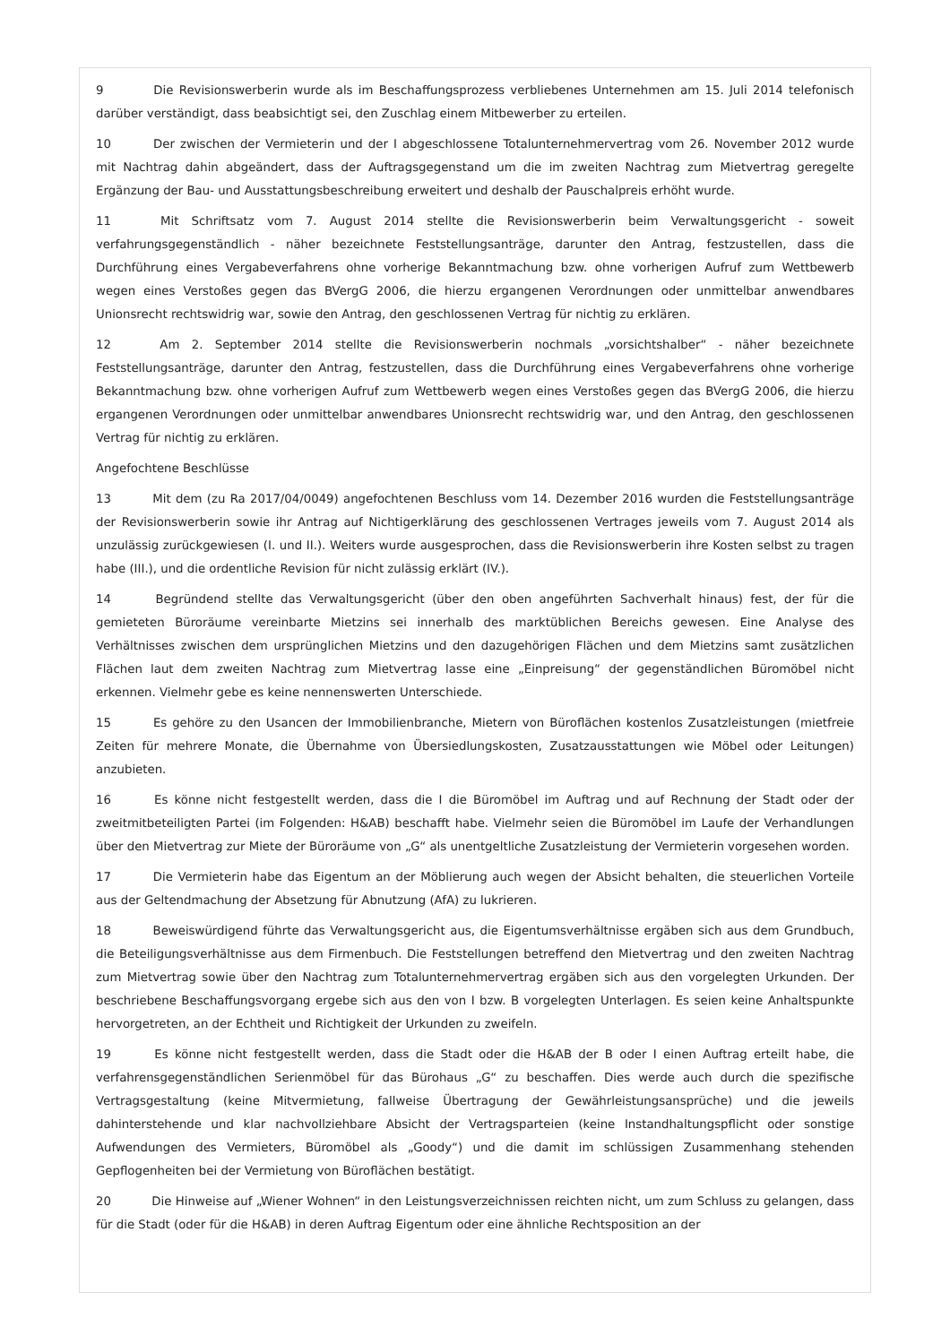9 Die Revisionswerberin wurde als im Beschaffungsprozess verbliebenes Unternehmen am 15. Juli 2014 telefonisch darüber verständigt, dass beabsichtigt sei, den Zuschlag einem Mitbewerber zu erteilen.
10 Der zwischen der Vermieterin und der I abgeschlossene Totalunternehmervertrag vom 26. November 2012 wurde mit Nachtrag dahin abgeändert, dass der Auftragsgegenstand um die im zweiten Nachtrag zum Mietvertrag geregelte Ergänzung der Bau- und Ausstattungsbeschreibung erweitert und deshalb der Pauschalpreis erhöht wurde.
11 Mit Schriftsatz vom 7. August 2014 stellte die Revisionswerberin beim Verwaltungsgericht - soweit verfahrungsgegenständlich - näher bezeichnete Feststellungsanträge, darunter den Antrag, festzustellen, dass die Durchführung eines Vergabeverfahrens ohne vorherige Bekanntmachung bzw. ohne vorherigen Aufruf zum Wettbewerb wegen eines Verstoßes gegen das BVergG 2006, die hierzu ergangenen Verordnungen oder unmittelbar anwendbares Unionsrecht rechtswidrig war, sowie den Antrag, den geschlossenen Vertrag für nichtig zu erklären.
12 Am 2. September 2014 stellte die Revisionswerberin nochmals „vorsichtshalber“ - näher bezeichnete Feststellungsanträge, darunter den Antrag, festzustellen, dass die Durchführung eines Vergabeverfahrens ohne vorherige Bekanntmachung bzw. ohne vorherigen Aufruf zum Wettbewerb wegen eines Verstoßes gegen das BVergG 2006, die hierzu ergangenen Verordnungen oder unmittelbar anwendbares Unionsrecht rechtswidrig war, und den Antrag, den geschlossenen Vertrag für nichtig zu erklären.
Angefochtene Beschlüsse
13 Mit dem (zu Ra 2017/04/0049) angefochtenen Beschluss vom 14. Dezember 2016 wurden die Feststellungsanträge der Revisionswerberin sowie ihr Antrag auf Nichtigerklärung des geschlossenen Vertrages jeweils vom 7. August 2014 als unzulässig zurückgewiesen (I. und II.). Weiters wurde ausgesprochen, dass die Revisionswerberin ihre Kosten selbst zu tragen habe (III.), und die ordentliche Revision für nicht zulässig erklärt (IV.).
14 Begründend stellte das Verwaltungsgericht (über den oben angeführten Sachverhalt hinaus) fest, der für die gemieteten Büroräume vereinbarte Mietzins sei innerhalb des marktüblichen Bereichs gewesen. Eine Analyse des Verhältnisses zwischen dem ursprünglichen Mietzins und den dazugehörigen Flächen und dem Mietzins samt zusätzlichen Flächen laut dem zweiten Nachtrag zum Mietvertrag lasse eine „Einpreisung“ der gegenständlichen Büromöbel nicht erkennen. Vielmehr gebe es keine nennenswerten Unterschiede.
15 Es gehöre zu den Usancen der Immobilienbranche, Mietern von Büroflächen kostenlos Zusatzleistungen (mietfreie Zeiten für mehrere Monate, die Übernahme von Übersiedlungskosten, Zusatzausstattungen wie Möbel oder Leitungen) anzubieten.
16 Es könne nicht festgestellt werden, dass die I die Büromöbel im Auftrag und auf Rechnung der Stadt oder der zweitmitbeteiligten Partei (im Folgenden: H&AB) beschafft habe. Vielmehr seien die Büromöbel im Laufe der Verhandlungen über den Mietvertrag zur Miete der Büroräume von „G“ als unentgeltliche Zusatzleistung der Vermieterin vorgesehen worden.
17 Die Vermieterin habe das Eigentum an der Möblierung auch wegen der Absicht behalten, die steuerlichen Vorteile aus der Geltendmachung der Absetzung für Abnutzung (AfA) zu lukrieren.
18 Beweiswürdigend führte das Verwaltungsgericht aus, die Eigentumsverhältnisse ergäben sich aus dem Grundbuch, die Beteiligungsverhältnisse aus dem Firmenbuch. Die Feststellungen betreffend den Mietvertrag und den zweiten Nachtrag zum Mietvertrag sowie über den Nachtrag zum Totalunternehmervertrag ergäben sich aus den vorgelegten Urkunden. Der beschriebene Beschaffungsvorgang ergebe sich aus den von I bzw. B vorgelegten Unterlagen. Es seien keine Anhaltspunkte hervorgetreten, an der Echtheit und Richtigkeit der Urkunden zu zweifeln.
19 Es könne nicht festgestellt werden, dass die Stadt oder die H&AB der B oder I einen Auftrag erteilt habe, die verfahrensgegenständlichen Serienmöbel für das Bürohaus „G“ zu beschaffen. Dies werde auch durch die spezifische Vertragsgestaltung (keine Mitvermietung, fallweise Übertragung der Gewährleistungsansprüche) und die jeweils dahinterstehende und klar nachvollziehbare Absicht der Vertragsparteien (keine Instandhaltungspflicht oder sonstige Aufwendungen des Vermieters, Büromöbel als „Goody“) und die damit im schlüssigen Zusammenhang stehenden Gepflogenheiten bei der Vermietung von Büroflächen bestätigt.
20 Die Hinweise auf „Wiener Wohnen“ in den Leistungsverzeichnissen reichten nicht, um zum Schluss zu gelangen, dass für die Stadt (oder für die H&AB) in deren Auftrag Eigentum oder eine ähnliche Rechtsposition an der